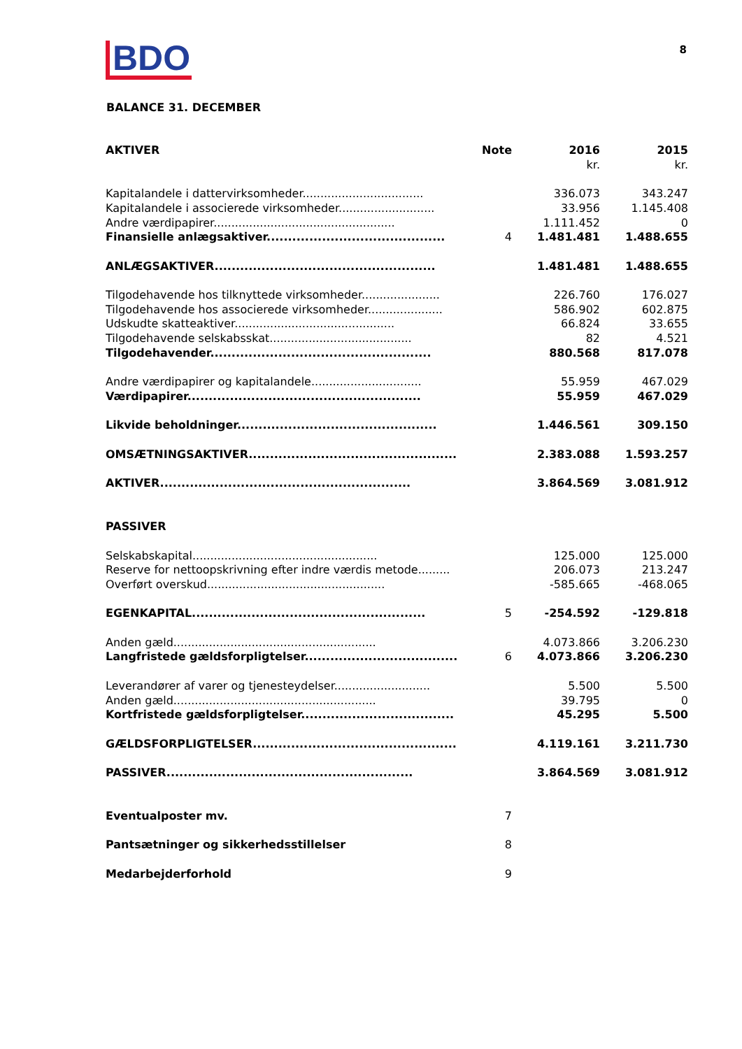BDO 8
BALANCE 31. DECEMBER
| AKTIVER | Note | 2016 | 2015 |
| --- | --- | --- | --- |
| | | kr. | kr. |
| Kapitalandele i dattervirksomheder.................................. | | 336.073 | 343.247 |
| Kapitalandele i associerede virksomheder........................... | | 33.956 | 1.145.408 |
| Andre værdipapirer................................................... | | 1.111.452 | 0 |
| Finansielle anlægsaktiver.......................................... | 4 | 1.481.481 | 1.488.655 |
| ANLÆGSAKTIVER.................................................... | | 1.481.481 | 1.488.655 |
| Tilgodehavende hos tilknyttede virksomheder...................... | | 226.760 | 176.027 |
| Tilgodehavende hos associerede virksomheder..................... | | 586.902 | 602.875 |
| Udskudte skatteaktiver............................................. | | 66.824 | 33.655 |
| Tilgodehavende selskabsskat........................................ | | 82 | 4.521 |
| Tilgodehavender.................................................... | | 880.568 | 817.078 |
| Andre værdipapirer og kapitalandele............................... | | 55.959 | 467.029 |
| Værdipapirer....................................................... | | 55.959 | 467.029 |
| Likvide beholdninger............................................... | | 1.446.561 | 309.150 |
| OMSÆTNINGSAKTIVER................................................. | | 2.383.088 | 1.593.257 |
| AKTIVER........................................................... | | 3.864.569 | 3.081.912 |
| PASSIVER | | | |
| Selskabskapital.................................................... | | 125.000 | 125.000 |
| Reserve for nettoopskrivning efter indre værdis metode......... | | 206.073 | 213.247 |
| Overført overskud.................................................. | | -585.665 | -468.065 |
| EGENKAPITAL....................................................... | 5 | -254.592 | -129.818 |
| Anden gæld......................................................... | | 4.073.866 | 3.206.230 |
| Langfristede gældsforpligtelser.................................... | 6 | 4.073.866 | 3.206.230 |
| Leverandører af varer og tjenesteydelser........................... | | 5.500 | 5.500 |
| Anden gæld......................................................... | | 39.795 | 0 |
| Kortfristede gældsforpligtelser.................................... | | 45.295 | 5.500 |
| GÆLDSFORPLIGTELSER................................................ | | 4.119.161 | 3.211.730 |
| PASSIVER.......................................................... | | 3.864.569 | 3.081.912 |
| Eventualposter mv. | 7 | | |
| Pantsætninger og sikkerhedsstillelser | 8 | | |
| Medarbejderforhold | 9 | | |